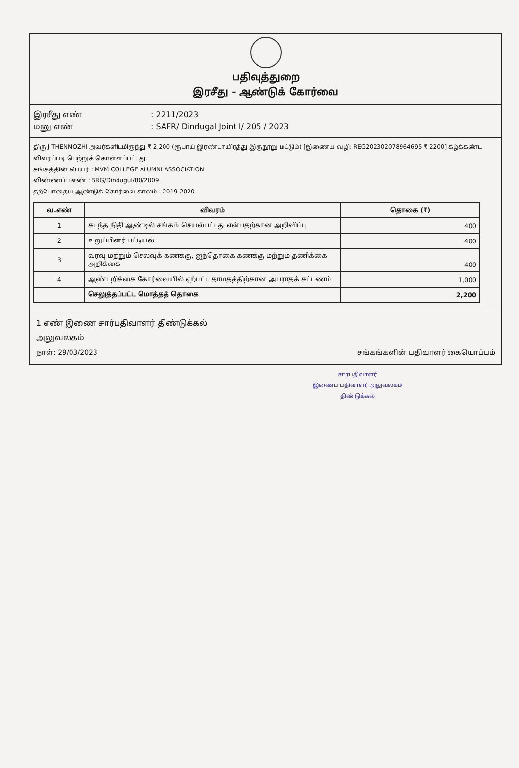பதிவுத்துறை
இரசீது - ஆண்டுக் கோர்வை
இரசீது எண்: 2211/2023
மனு எண்: SAFR/ Dindugal Joint I/ 205 / 2023
திரு J THENMOZHI அவர்களிடமிருந்து ₹ 2,200 (ரூபாய் இரண்டாயிரத்து இருநூறு மட்டும்) [இணைய வழி: REG202302078964695 ₹ 2200] கீழ்க்கண்ட விவரப்படி பெற்றுக் கொள்ளப்பட்டது.
சங்கத்தின் பெயர் : MVM COLLEGE ALUMNI ASSOCIATION
விண்ணப்ப எண் : SRG/Dindugul/80/2009
தற்போதைய ஆண்டுக் கோர்வை காலம் : 2019-2020
| வ.எண் | விவரம் | தொகை (₹) |
| --- | --- | --- |
| 1 | கடந்த நிதி ஆண்டில் சங்கம் செயல்பட்டது என்பதற்கான அறிவிப்பு | 400 |
| 2 | உறுப்பினர் பட்டியல் | 400 |
| 3 | வரவு மற்றும் செலவுக் கணக்கு, ஐந்தொகை கணக்கு மற்றும் தணிக்கை அறிக்கை | 400 |
| 4 | ஆண்டறிக்கை கோர்வையில் ஏற்பட்ட தாமதத்திற்கான அபராதக் கட்டணம் | 1,000 |
| | செலுத்தப்பட்ட மொத்தத் தொகை | 2,200 |
1 எண் இணை சார்பதிவாளர் திண்டுக்கல்
அலுவலகம்
நாள்: 29/03/2023 சங்கங்களின் பதிவாளர் கையொப்பம்
சார்பதிவாளர்
இணைப் பதிவாளர் அலுவலகம்
திண்டுக்கல்